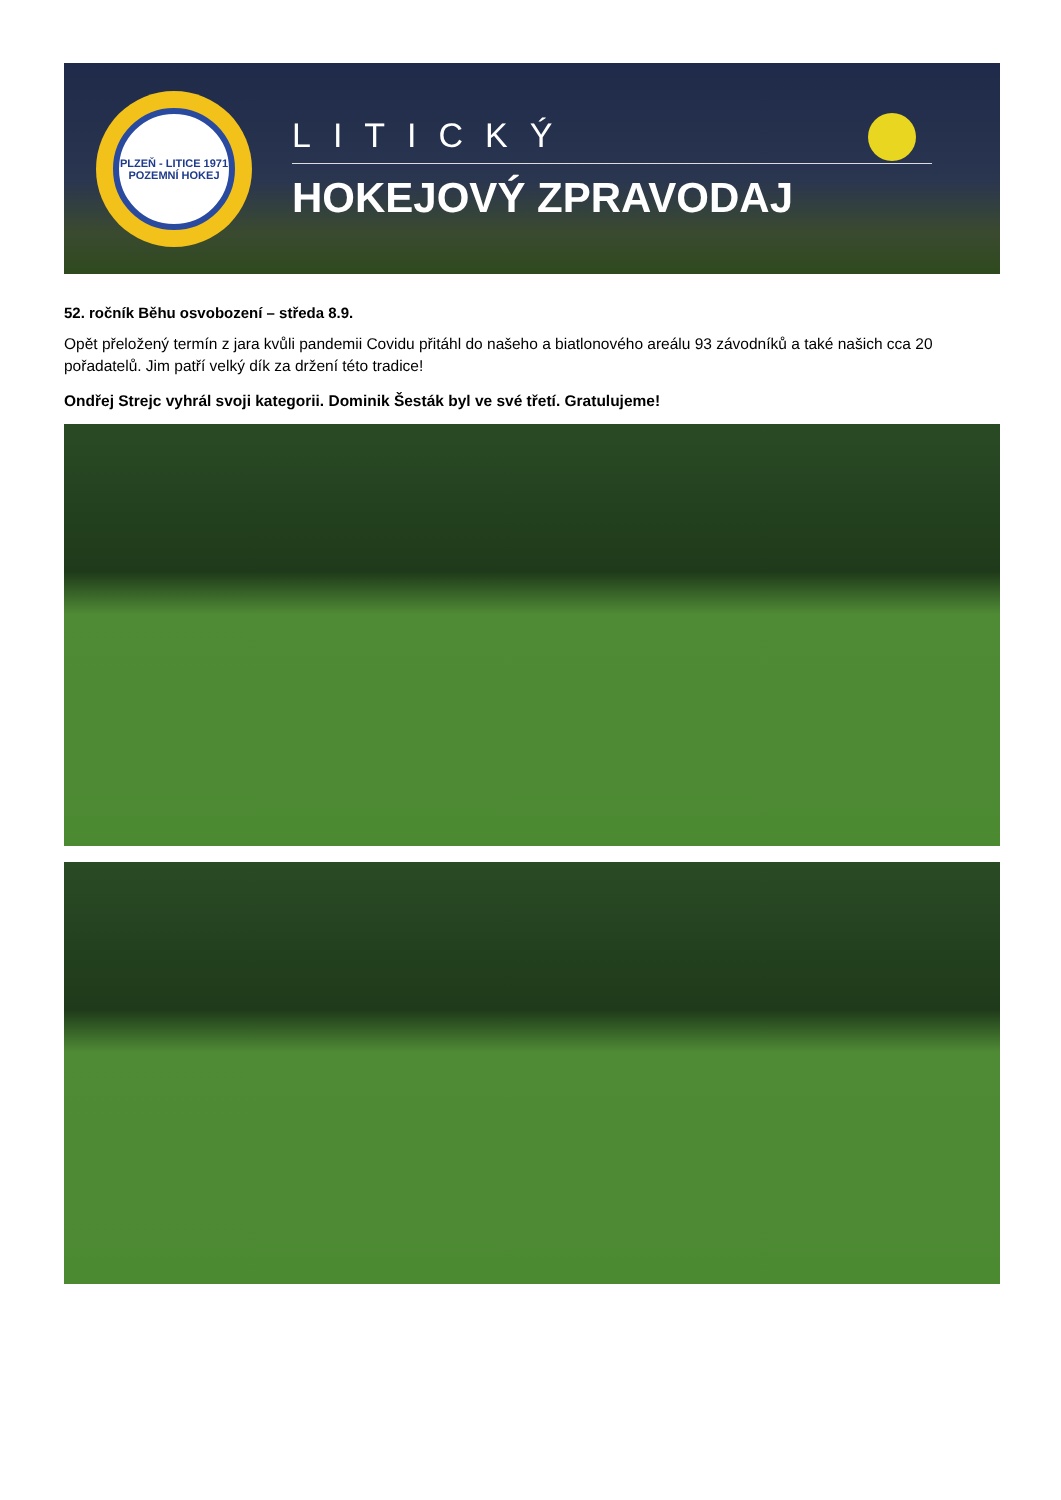PLZEŇ - LITICE 1971
POZEMNÍ HOKEJ
LITICKÝ
HOKEJOVÝ ZPRAVODAJ
52. ročník Běhu osvobození – středa 8.9.
Opět přeložený termín z jara kvůli pandemii Covidu přitáhl do našeho a biatlonového areálu 93 závodníků a také našich cca 20 pořadatelů. Jim patří velký dík za držení této tradice!
Ondřej Strejc vyhrál svoji kategorii. Dominik Šesták byl ve své třetí. Gratulujeme!